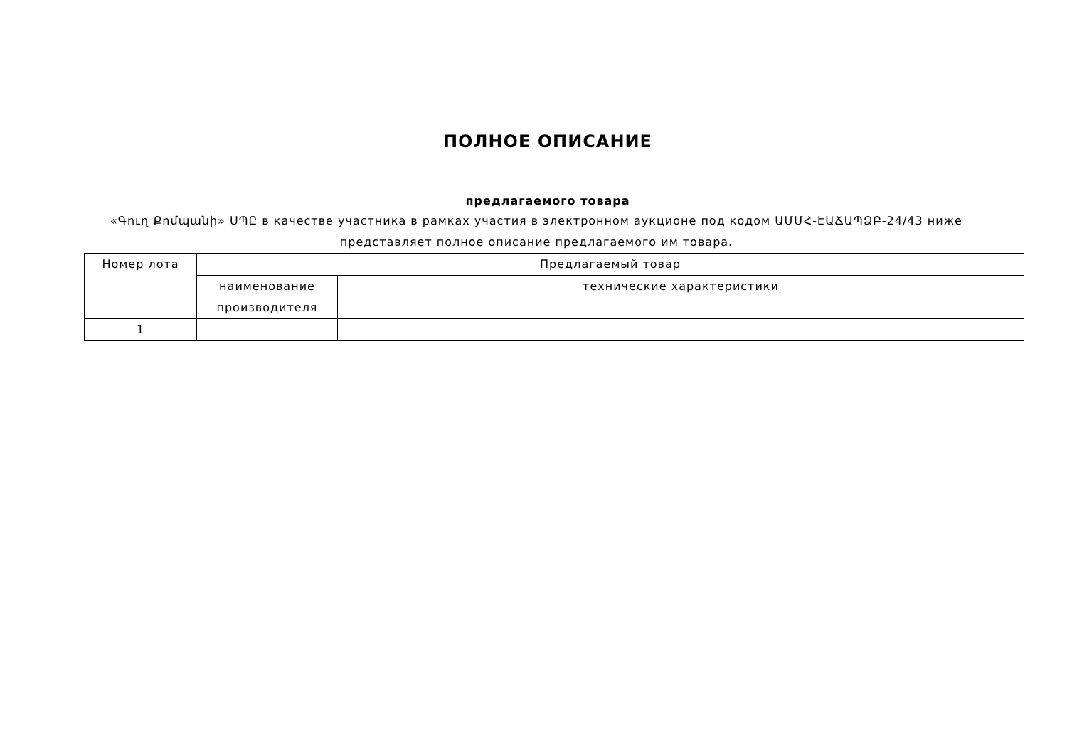ПОЛНОЕ ОПИСАНИЕ
предлагаемого товара
«Գուղ Քոմպանի» ՍՊԸ в качестве участника в рамках участия в электронном аукционе под кодом ԱՄՄՀ-ԷԱՃԱՊՁԲ-24/43 ниже представляет полное описание предлагаемого им товара.
| Номер лота | Предлагаемый товар | |
| --- | --- | --- |
| | наименование производителя | технические характеристики |
| 1 | | |